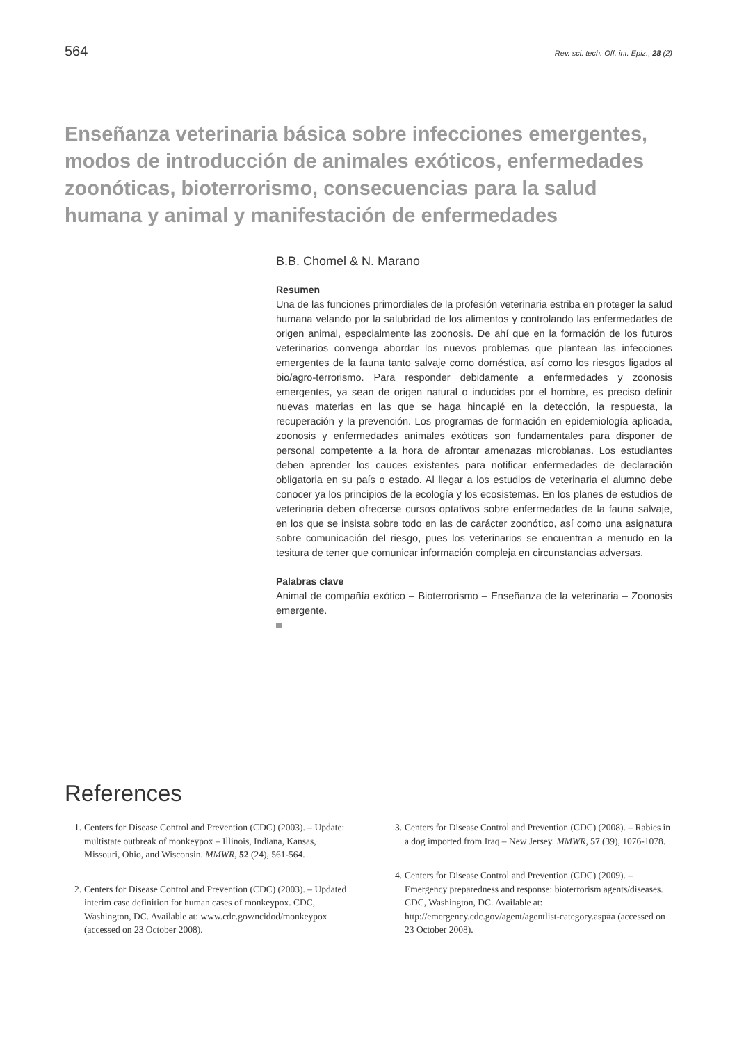564 Rev. sci. tech. Off. int. Epiz., 28 (2)
Enseñanza veterinaria básica sobre infecciones emergentes, modos de introducción de animales exóticos, enfermedades zoonóticas, bioterrorismo, consecuencias para la salud humana y animal y manifestación de enfermedades
B.B. Chomel & N. Marano
Resumen
Una de las funciones primordiales de la profesión veterinaria estriba en proteger la salud humana velando por la salubridad de los alimentos y controlando las enfermedades de origen animal, especialmente las zoonosis. De ahí que en la formación de los futuros veterinarios convenga abordar los nuevos problemas que plantean las infecciones emergentes de la fauna tanto salvaje como doméstica, así como los riesgos ligados al bio/agro-terrorismo. Para responder debidamente a enfermedades y zoonosis emergentes, ya sean de origen natural o inducidas por el hombre, es preciso definir nuevas materias en las que se haga hincapié en la detección, la respuesta, la recuperación y la prevención. Los programas de formación en epidemiología aplicada, zoonosis y enfermedades animales exóticas son fundamentales para disponer de personal competente a la hora de afrontar amenazas microbianas. Los estudiantes deben aprender los cauces existentes para notificar enfermedades de declaración obligatoria en su país o estado. Al llegar a los estudios de veterinaria el alumno debe conocer ya los principios de la ecología y los ecosistemas. En los planes de estudios de veterinaria deben ofrecerse cursos optativos sobre enfermedades de la fauna salvaje, en los que se insista sobre todo en las de carácter zoonótico, así como una asignatura sobre comunicación del riesgo, pues los veterinarios se encuentran a menudo en la tesitura de tener que comunicar información compleja en circunstancias adversas.
Palabras clave
Animal de compañía exótico – Bioterrorismo – Enseñanza de la veterinaria – Zoonosis emergente.
References
1. Centers for Disease Control and Prevention (CDC) (2003). – Update: multistate outbreak of monkeypox – Illinois, Indiana, Kansas, Missouri, Ohio, and Wisconsin. MMWR, 52 (24), 561-564.
2. Centers for Disease Control and Prevention (CDC) (2003). – Updated interim case definition for human cases of monkeypox. CDC, Washington, DC. Available at: www.cdc.gov/ncidod/monkeypox (accessed on 23 October 2008).
3. Centers for Disease Control and Prevention (CDC) (2008). – Rabies in a dog imported from Iraq – New Jersey. MMWR, 57 (39), 1076-1078.
4. Centers for Disease Control and Prevention (CDC) (2009). – Emergency preparedness and response: bioterrorism agents/diseases. CDC, Washington, DC. Available at: http://emergency.cdc.gov/agent/agentlist-category.asp#a (accessed on 23 October 2008).